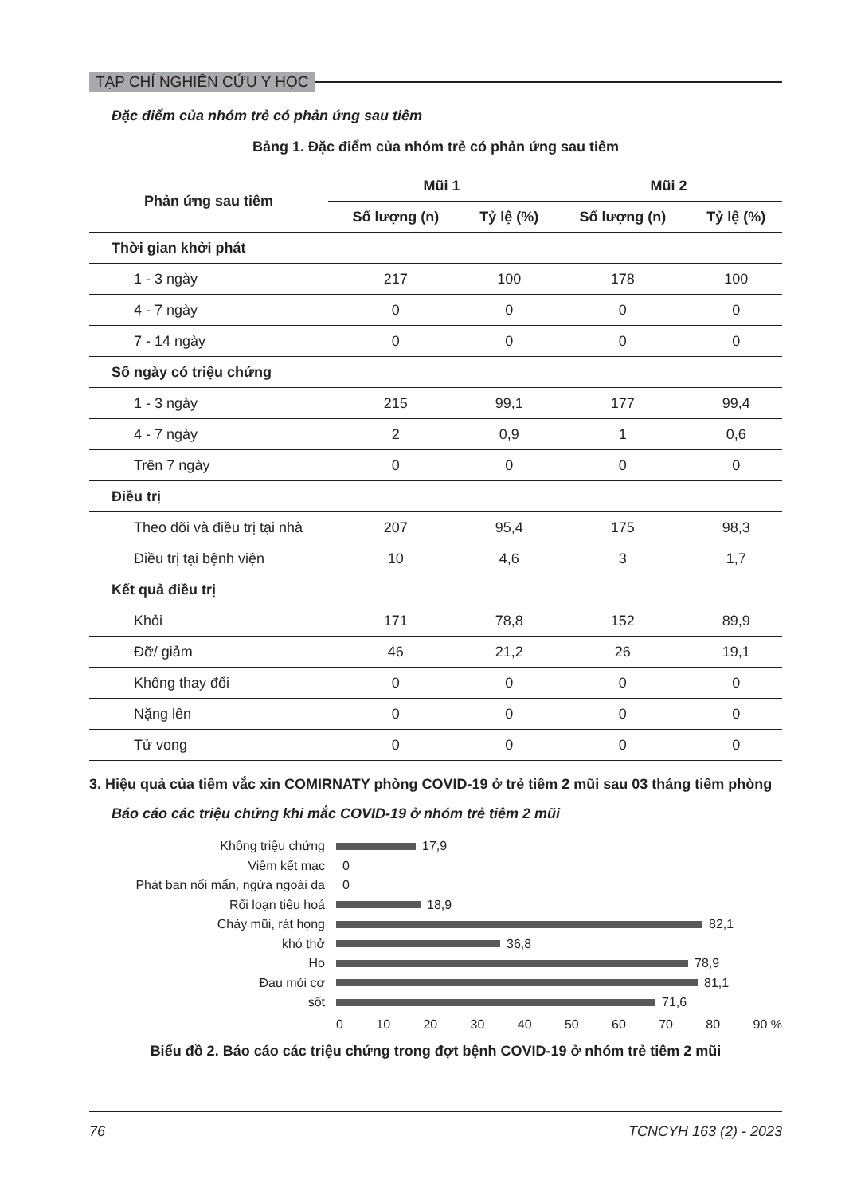TẠP CHÍ NGHIÊN CỨU Y HỌC
Đặc điểm của nhóm trẻ có phản ứng sau tiêm
Bảng 1. Đặc điểm của nhóm trẻ có phản ứng sau tiêm
| Phản ứng sau tiêm | Mũi 1 | | Mũi 2 | |
| --- | --- | --- | --- | --- |
| | Số lượng (n) | Tỷ lệ (%) | Số lượng (n) | Tỷ lệ (%) |
| Thời gian khởi phát | | | | |
| 1 - 3 ngày | 217 | 100 | 178 | 100 |
| 4 - 7 ngày | 0 | 0 | 0 | 0 |
| 7 - 14 ngày | 0 | 0 | 0 | 0 |
| Số ngày có triệu chứng | | | | |
| 1 - 3 ngày | 215 | 99,1 | 177 | 99,4 |
| 4 - 7 ngày | 2 | 0,9 | 1 | 0,6 |
| Trên 7 ngày | 0 | 0 | 0 | 0 |
| Điều trị | | | | |
| Theo dõi và điều trị tại nhà | 207 | 95,4 | 175 | 98,3 |
| Điều trị tại bệnh viện | 10 | 4,6 | 3 | 1,7 |
| Kết quả điều trị | | | | |
| Khỏi | 171 | 78,8 | 152 | 89,9 |
| Đỡ/ giảm | 46 | 21,2 | 26 | 19,1 |
| Không thay đổi | 0 | 0 | 0 | 0 |
| Nặng lên | 0 | 0 | 0 | 0 |
| Tử vong | 0 | 0 | 0 | 0 |
3. Hiệu quả của tiêm vắc xin COMIRNATY phòng COVID-19 ở trẻ tiêm 2 mũi sau 03 tháng tiêm phòng
Báo cáo các triệu chứng khi mắc COVID-19 ở nhóm trẻ tiêm 2 mũi
Không triệu chứng
17,9
Viêm kết mạc
0
Phát ban nổi mẩn, ngứa ngoài da
0
Rối loạn tiêu hoá
18,9
Chảy mũi, rát họng
82,1
khó thở
36,8
Ho
78,9
Đau mỏi cơ
81,1
sốt
71,6
0 10 20 30 40 50 60 70 80 90 %
Biểu đồ 2. Báo cáo các triệu chứng trong đợt bệnh COVID-19 ở nhóm trẻ tiêm 2 mũi
76 TCNCYH 163 (2) - 2023